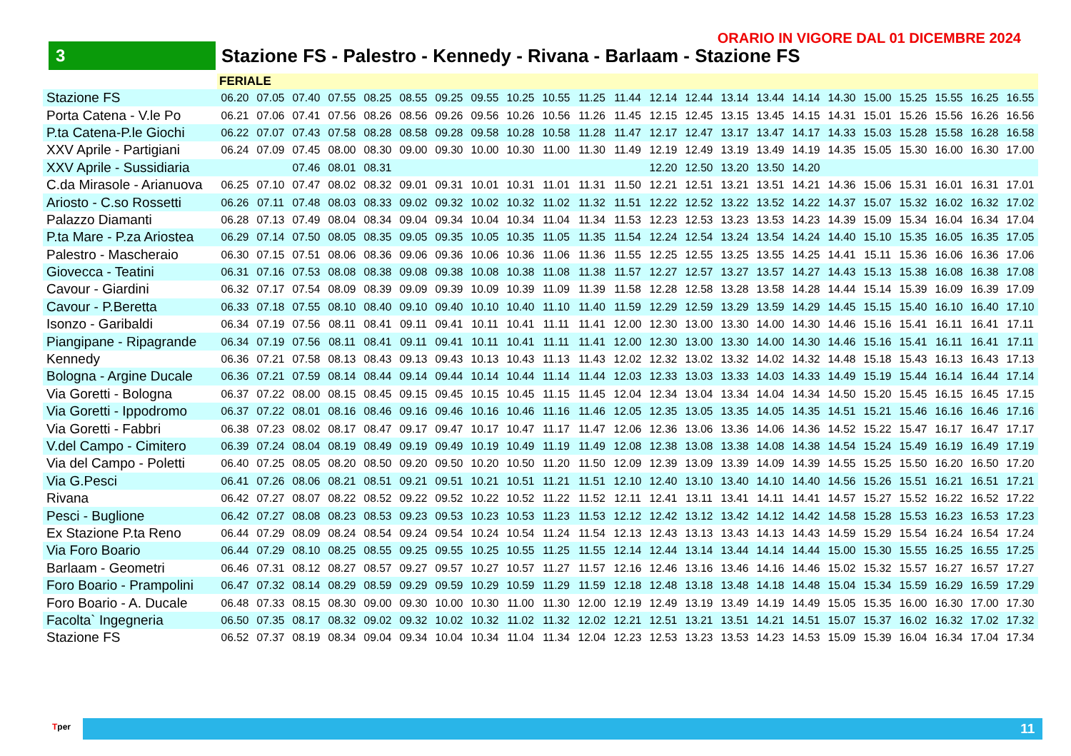ORARIO IN VIGORE DAL 01 DICEMBRE 2024
3
Stazione FS - Palestro - Kennedy - Rivana - Barlaam - Stazione FS
| | FERIALE | | | | | | | | | | | | | | | | | | | | | | |
| Stazione FS | 06.20 | 07.05 | 07.40 | 07.55 | 08.25 | 08.55 | 09.25 | 09.55 | 10.25 | 10.55 | 11.25 | 11.44 | 12.14 | 12.44 | 13.14 | 13.44 | 14.14 | 14.30 | 15.00 | 15.25 | 15.55 | 16.25 | 16.55 |
| Porta Catena - V.le Po | 06.21 | 07.06 | 07.41 | 07.56 | 08.26 | 08.56 | 09.26 | 09.56 | 10.26 | 10.56 | 11.26 | 11.45 | 12.15 | 12.45 | 13.15 | 13.45 | 14.15 | 14.31 | 15.01 | 15.26 | 15.56 | 16.26 | 16.56 |
| P.ta Catena-P.le Giochi | 06.22 | 07.07 | 07.43 | 07.58 | 08.28 | 08.58 | 09.28 | 09.58 | 10.28 | 10.58 | 11.28 | 11.47 | 12.17 | 12.47 | 13.17 | 13.47 | 14.17 | 14.33 | 15.03 | 15.28 | 15.58 | 16.28 | 16.58 |
| XXV Aprile - Partigiani | 06.24 | 07.09 | 07.45 | 08.00 | 08.30 | 09.00 | 09.30 | 10.00 | 10.30 | 11.00 | 11.30 | 11.49 | 12.19 | 12.49 | 13.19 | 13.49 | 14.19 | 14.35 | 15.05 | 15.30 | 16.00 | 16.30 | 17.00 |
| XXV Aprile - Sussidiaria | | | 07.46 | 08.01 | 08.31 | | | | | | | | 12.20 | 12.50 | 13.20 | 13.50 | 14.20 | | | | | | |
| C.da Mirasole - Arianuova | 06.25 | 07.10 | 07.47 | 08.02 | 08.32 | 09.01 | 09.31 | 10.01 | 10.31 | 11.01 | 11.31 | 11.50 | 12.21 | 12.51 | 13.21 | 13.51 | 14.21 | 14.36 | 15.06 | 15.31 | 16.01 | 16.31 | 17.01 |
| Ariosto - C.so Rossetti | 06.26 | 07.11 | 07.48 | 08.03 | 08.33 | 09.02 | 09.32 | 10.02 | 10.32 | 11.02 | 11.32 | 11.51 | 12.22 | 12.52 | 13.22 | 13.52 | 14.22 | 14.37 | 15.07 | 15.32 | 16.02 | 16.32 | 17.02 |
| Palazzo Diamanti | 06.28 | 07.13 | 07.49 | 08.04 | 08.34 | 09.04 | 09.34 | 10.04 | 10.34 | 11.04 | 11.34 | 11.53 | 12.23 | 12.53 | 13.23 | 13.53 | 14.23 | 14.39 | 15.09 | 15.34 | 16.04 | 16.34 | 17.04 |
| P.ta Mare - P.za Ariostea | 06.29 | 07.14 | 07.50 | 08.05 | 08.35 | 09.05 | 09.35 | 10.05 | 10.35 | 11.05 | 11.35 | 11.54 | 12.24 | 12.54 | 13.24 | 13.54 | 14.24 | 14.40 | 15.10 | 15.35 | 16.05 | 16.35 | 17.05 |
| Palestro - Mascheraio | 06.30 | 07.15 | 07.51 | 08.06 | 08.36 | 09.06 | 09.36 | 10.06 | 10.36 | 11.06 | 11.36 | 11.55 | 12.25 | 12.55 | 13.25 | 13.55 | 14.25 | 14.41 | 15.11 | 15.36 | 16.06 | 16.36 | 17.06 |
| Giovecca - Teatini | 06.31 | 07.16 | 07.53 | 08.08 | 08.38 | 09.08 | 09.38 | 10.08 | 10.38 | 11.08 | 11.38 | 11.57 | 12.27 | 12.57 | 13.27 | 13.57 | 14.27 | 14.43 | 15.13 | 15.38 | 16.08 | 16.38 | 17.08 |
| Cavour - Giardini | 06.32 | 07.17 | 07.54 | 08.09 | 08.39 | 09.09 | 09.39 | 10.09 | 10.39 | 11.09 | 11.39 | 11.58 | 12.28 | 12.58 | 13.28 | 13.58 | 14.28 | 14.44 | 15.14 | 15.39 | 16.09 | 16.39 | 17.09 |
| Cavour - P.Beretta | 06.33 | 07.18 | 07.55 | 08.10 | 08.40 | 09.10 | 09.40 | 10.10 | 10.40 | 11.10 | 11.40 | 11.59 | 12.29 | 12.59 | 13.29 | 13.59 | 14.29 | 14.45 | 15.15 | 15.40 | 16.10 | 16.40 | 17.10 |
| Isonzo - Garibaldi | 06.34 | 07.19 | 07.56 | 08.11 | 08.41 | 09.11 | 09.41 | 10.11 | 10.41 | 11.11 | 11.41 | 12.00 | 12.30 | 13.00 | 13.30 | 14.00 | 14.30 | 14.46 | 15.16 | 15.41 | 16.11 | 16.41 | 17.11 |
| Piangipane - Ripagrande | 06.34 | 07.19 | 07.56 | 08.11 | 08.41 | 09.11 | 09.41 | 10.11 | 10.41 | 11.11 | 11.41 | 12.00 | 12.30 | 13.00 | 13.30 | 14.00 | 14.30 | 14.46 | 15.16 | 15.41 | 16.11 | 16.41 | 17.11 |
| Kennedy | 06.36 | 07.21 | 07.58 | 08.13 | 08.43 | 09.13 | 09.43 | 10.13 | 10.43 | 11.13 | 11.43 | 12.02 | 12.32 | 13.02 | 13.32 | 14.02 | 14.32 | 14.48 | 15.18 | 15.43 | 16.13 | 16.43 | 17.13 |
| Bologna - Argine Ducale | 06.36 | 07.21 | 07.59 | 08.14 | 08.44 | 09.14 | 09.44 | 10.14 | 10.44 | 11.14 | 11.44 | 12.03 | 12.33 | 13.03 | 13.33 | 14.03 | 14.33 | 14.49 | 15.19 | 15.44 | 16.14 | 16.44 | 17.14 |
| Via Goretti - Bologna | 06.37 | 07.22 | 08.00 | 08.15 | 08.45 | 09.15 | 09.45 | 10.15 | 10.45 | 11.15 | 11.45 | 12.04 | 12.34 | 13.04 | 13.34 | 14.04 | 14.34 | 14.50 | 15.20 | 15.45 | 16.15 | 16.45 | 17.15 |
| Via Goretti - Ippodromo | 06.37 | 07.22 | 08.01 | 08.16 | 08.46 | 09.16 | 09.46 | 10.16 | 10.46 | 11.16 | 11.46 | 12.05 | 12.35 | 13.05 | 13.35 | 14.05 | 14.35 | 14.51 | 15.21 | 15.46 | 16.16 | 16.46 | 17.16 |
| Via Goretti - Fabbri | 06.38 | 07.23 | 08.02 | 08.17 | 08.47 | 09.17 | 09.47 | 10.17 | 10.47 | 11.17 | 11.47 | 12.06 | 12.36 | 13.06 | 13.36 | 14.06 | 14.36 | 14.52 | 15.22 | 15.47 | 16.17 | 16.47 | 17.17 |
| V.del Campo - Cimitero | 06.39 | 07.24 | 08.04 | 08.19 | 08.49 | 09.19 | 09.49 | 10.19 | 10.49 | 11.19 | 11.49 | 12.08 | 12.38 | 13.08 | 13.38 | 14.08 | 14.38 | 14.54 | 15.24 | 15.49 | 16.19 | 16.49 | 17.19 |
| Via del Campo - Poletti | 06.40 | 07.25 | 08.05 | 08.20 | 08.50 | 09.20 | 09.50 | 10.20 | 10.50 | 11.20 | 11.50 | 12.09 | 12.39 | 13.09 | 13.39 | 14.09 | 14.39 | 14.55 | 15.25 | 15.50 | 16.20 | 16.50 | 17.20 |
| Via G.Pesci | 06.41 | 07.26 | 08.06 | 08.21 | 08.51 | 09.21 | 09.51 | 10.21 | 10.51 | 11.21 | 11.51 | 12.10 | 12.40 | 13.10 | 13.40 | 14.10 | 14.40 | 14.56 | 15.26 | 15.51 | 16.21 | 16.51 | 17.21 |
| Rivana | 06.42 | 07.27 | 08.07 | 08.22 | 08.52 | 09.22 | 09.52 | 10.22 | 10.52 | 11.22 | 11.52 | 12.11 | 12.41 | 13.11 | 13.41 | 14.11 | 14.41 | 14.57 | 15.27 | 15.52 | 16.22 | 16.52 | 17.22 |
| Pesci - Buglione | 06.42 | 07.27 | 08.08 | 08.23 | 08.53 | 09.23 | 09.53 | 10.23 | 10.53 | 11.23 | 11.53 | 12.12 | 12.42 | 13.12 | 13.42 | 14.12 | 14.42 | 14.58 | 15.28 | 15.53 | 16.23 | 16.53 | 17.23 |
| Ex Stazione P.ta Reno | 06.44 | 07.29 | 08.09 | 08.24 | 08.54 | 09.24 | 09.54 | 10.24 | 10.54 | 11.24 | 11.54 | 12.13 | 12.43 | 13.13 | 13.43 | 14.13 | 14.43 | 14.59 | 15.29 | 15.54 | 16.24 | 16.54 | 17.24 |
| Via Foro Boario | 06.44 | 07.29 | 08.10 | 08.25 | 08.55 | 09.25 | 09.55 | 10.25 | 10.55 | 11.25 | 11.55 | 12.14 | 12.44 | 13.14 | 13.44 | 14.14 | 14.44 | 15.00 | 15.30 | 15.55 | 16.25 | 16.55 | 17.25 |
| Barlaam - Geometri | 06.46 | 07.31 | 08.12 | 08.27 | 08.57 | 09.27 | 09.57 | 10.27 | 10.57 | 11.27 | 11.57 | 12.16 | 12.46 | 13.16 | 13.46 | 14.16 | 14.46 | 15.02 | 15.32 | 15.57 | 16.27 | 16.57 | 17.27 |
| Foro Boario - Prampolini | 06.47 | 07.32 | 08.14 | 08.29 | 08.59 | 09.29 | 09.59 | 10.29 | 10.59 | 11.29 | 11.59 | 12.18 | 12.48 | 13.18 | 13.48 | 14.18 | 14.48 | 15.04 | 15.34 | 15.59 | 16.29 | 16.59 | 17.29 |
| Foro Boario - A. Ducale | 06.48 | 07.33 | 08.15 | 08.30 | 09.00 | 09.30 | 10.00 | 10.30 | 11.00 | 11.30 | 12.00 | 12.19 | 12.49 | 13.19 | 13.49 | 14.19 | 14.49 | 15.05 | 15.35 | 16.00 | 16.30 | 17.00 | 17.30 |
| Facolta` Ingegneria | 06.50 | 07.35 | 08.17 | 08.32 | 09.02 | 09.32 | 10.02 | 10.32 | 11.02 | 11.32 | 12.02 | 12.21 | 12.51 | 13.21 | 13.51 | 14.21 | 14.51 | 15.07 | 15.37 | 16.02 | 16.32 | 17.02 | 17.32 |
| Stazione FS | 06.52 | 07.37 | 08.19 | 08.34 | 09.04 | 09.34 | 10.04 | 10.34 | 11.04 | 11.34 | 12.04 | 12.23 | 12.53 | 13.23 | 13.53 | 14.23 | 14.53 | 15.09 | 15.39 | 16.04 | 16.34 | 17.04 | 17.34 |
11 Tper